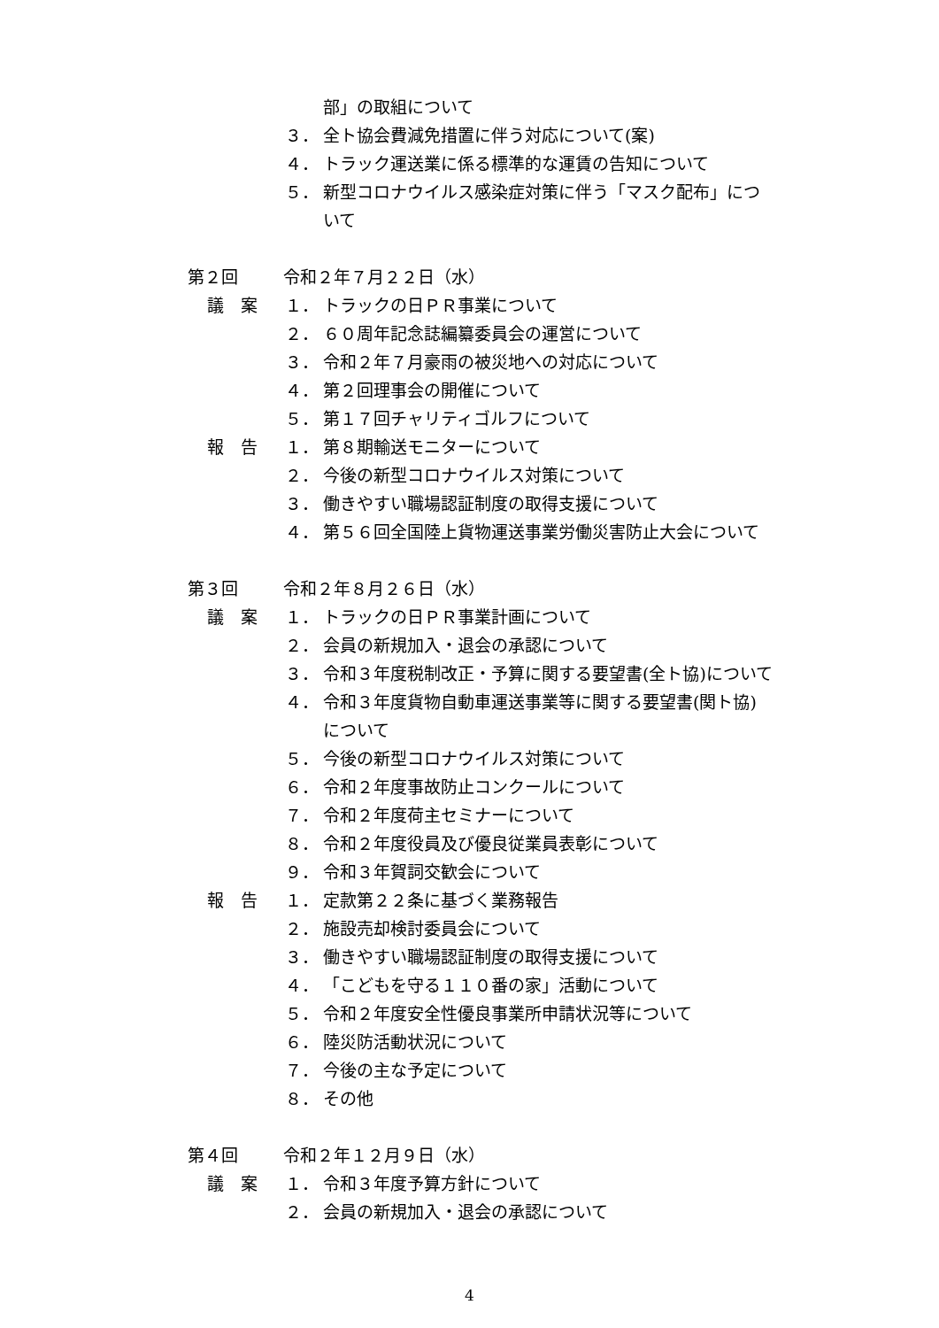部」の取組について
３． 全ト協会費減免措置に伴う対応について(案)
４． トラック運送業に係る標準的な運賃の告知について
５． 新型コロナウイルス感染症対策に伴う「マスク配布」につ
いて
第２回 令和２年７月２２日（水）
議　案 １． トラックの日ＰＲ事業について
２． ６０周年記念誌編纂委員会の運営について
３． 令和２年７月豪雨の被災地への対応について
４． 第２回理事会の開催について
５． 第１７回チャリティゴルフについて
報　告 １． 第８期輸送モニターについて
２． 今後の新型コロナウイルス対策について
３． 働きやすい職場認証制度の取得支援について
４． 第５６回全国陸上貨物運送事業労働災害防止大会について
第３回 令和２年８月２６日（水）
議　案 １． トラックの日ＰＲ事業計画について
２． 会員の新規加入・退会の承認について
３． 令和３年度税制改正・予算に関する要望書(全ト協)について
４． 令和３年度貨物自動車運送事業等に関する要望書(関ト協)
について
５． 今後の新型コロナウイルス対策について
６． 令和２年度事故防止コンクールについて
７． 令和２年度荷主セミナーについて
８． 令和２年度役員及び優良従業員表彰について
９． 令和３年賀詞交歓会について
報　告 １． 定款第２２条に基づく業務報告
２． 施設売却検討委員会について
３． 働きやすい職場認証制度の取得支援について
４． 「こどもを守る１１０番の家」活動について
５． 令和２年度安全性優良事業所申請状況等について
６． 陸災防活動状況について
７． 今後の主な予定について
８． その他
第４回 令和２年１２月９日（水）
議　案 １． 令和３年度予算方針について
２． 会員の新規加入・退会の承認について
4